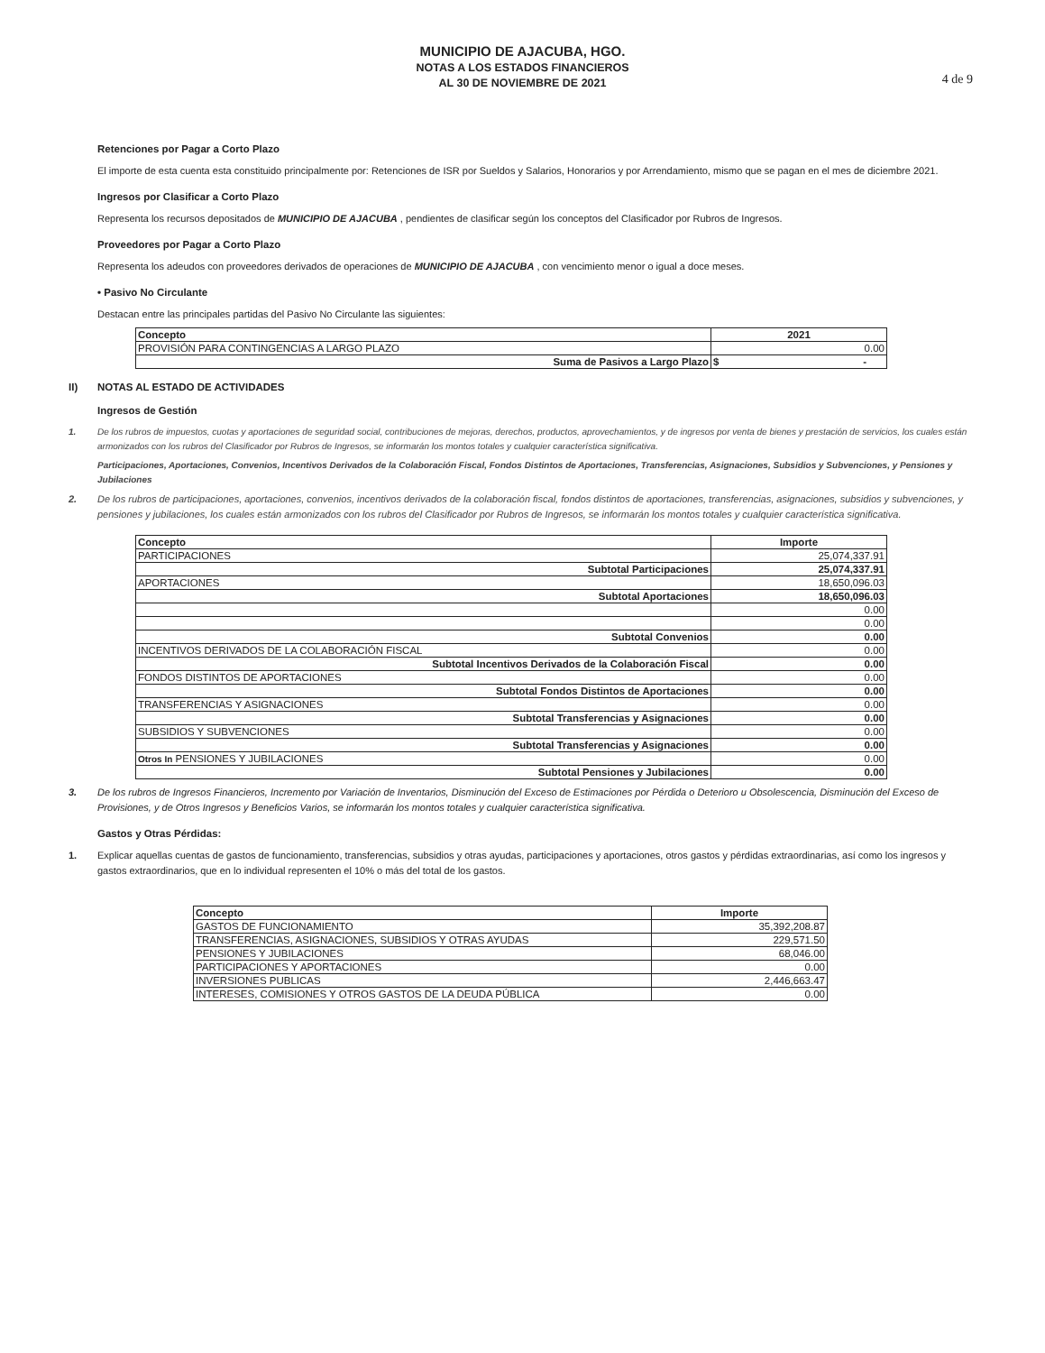4 de 9
MUNICIPIO DE AJACUBA, HGO.
NOTAS A LOS ESTADOS FINANCIEROS
AL 30 DE NOVIEMBRE DE 2021
Retenciones por Pagar a Corto Plazo
El importe de esta cuenta esta constituido principalmente por: Retenciones de ISR por Sueldos y Salarios, Honorarios y por Arrendamiento, mismo que se pagan en el mes de diciembre 2021.
Ingresos por Clasificar a Corto Plazo
Representa los recursos depositados de MUNICIPIO DE AJACUBA , pendientes de clasificar según los conceptos del Clasificador por Rubros de Ingresos.
Proveedores por Pagar a Corto Plazo
Representa los adeudos con proveedores derivados de operaciones de MUNICIPIO DE AJACUBA , con vencimiento menor o igual a doce meses.
• Pasivo No Circulante
Destacan entre las principales partidas del Pasivo No Circulante las siguientes:
| Concepto | 2021 |
| --- | --- |
| PROVISIÓN PARA CONTINGENCIAS A LARGO PLAZO | 0.00 |
| Suma de Pasivos a Largo Plazo | $ - |
II) NOTAS AL ESTADO DE ACTIVIDADES
Ingresos de Gestión
1. De los rubros de impuestos, cuotas y aportaciones de seguridad social, contribuciones de mejoras, derechos, productos, aprovechamientos, y de ingresos por venta de bienes y prestación de servicios, los cuales están armonizados con los rubros del Clasificador por Rubros de Ingresos, se informarán los montos totales y cualquier característica significativa.
Participaciones, Aportaciones, Convenios, Incentivos Derivados de la Colaboración Fiscal, Fondos Distintos de Aportaciones, Transferencias, Asignaciones, Subsidios y Subvenciones, y Pensiones y Jubilaciones
2. De los rubros de participaciones, aportaciones, convenios, incentivos derivados de la colaboración fiscal, fondos distintos de aportaciones, transferencias, asignaciones, subsidios y subvenciones, y pensiones y jubilaciones, los cuales están armonizados con los rubros del Clasificador por Rubros de Ingresos, se informarán los montos totales y cualquier característica significativa.
| Concepto | Importe |
| --- | --- |
| PARTICIPACIONES | 25,074,337.91 |
| Subtotal Participaciones | 25,074,337.91 |
| APORTACIONES | 18,650,096.03 |
| Subtotal Aportaciones | 18,650,096.03 |
| | 0.00 |
| | 0.00 |
| Subtotal Convenios | 0.00 |
| INCENTIVOS DERIVADOS DE LA COLABORACIÓN FISCAL | 0.00 |
| Subtotal Incentivos Derivados de la Colaboración Fiscal | 0.00 |
| FONDOS DISTINTOS DE APORTACIONES | 0.00 |
| Subtotal Fondos Distintos de Aportaciones | 0.00 |
| TRANSFERENCIAS Y ASIGNACIONES | 0.00 |
| Subtotal Transferencias y Asignaciones | 0.00 |
| SUBSIDIOS Y SUBVENCIONES | 0.00 |
| Subtotal Transferencias y Asignaciones | 0.00 |
| Otros In PENSIONES Y JUBILACIONES | 0.00 |
| Subtotal Pensiones y Jubilaciones | 0.00 |
3. De los rubros de Ingresos Financieros, Incremento por Variación de Inventarios, Disminución del Exceso de Estimaciones por Pérdida o Deterioro u Obsolescencia, Disminución del Exceso de Provisiones, y de Otros Ingresos y Beneficios Varios, se informarán los montos totales y cualquier característica significativa.
Gastos y Otras Pérdidas:
1. Explicar aquellas cuentas de gastos de funcionamiento, transferencias, subsidios y otras ayudas, participaciones y aportaciones, otros gastos y pérdidas extraordinarias, así como los ingresos y gastos extraordinarios, que en lo individual representen el 10% o más del total de los gastos.
| Concepto | Importe |
| --- | --- |
| GASTOS DE FUNCIONAMIENTO | 35,392,208.87 |
| TRANSFERENCIAS, ASIGNACIONES, SUBSIDIOS Y OTRAS AYUDAS | 229,571.50 |
| PENSIONES Y JUBILACIONES | 68,046.00 |
| PARTICIPACIONES Y APORTACIONES | 0.00 |
| INVERSIONES PUBLICAS | 2,446,663.47 |
| INTERESES, COMISIONES Y OTROS GASTOS DE LA DEUDA PÚBLICA | 0.00 |